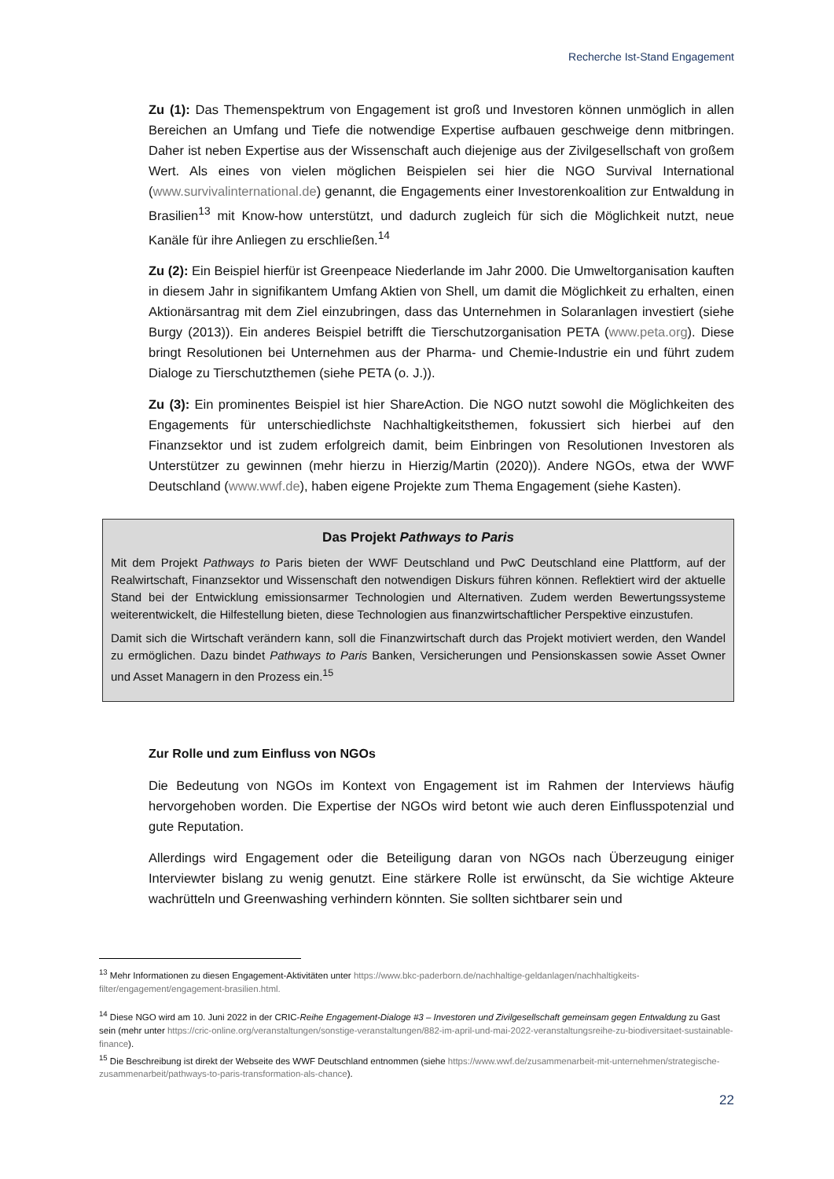Recherche Ist-Stand Engagement
Zu (1): Das Themenspektrum von Engagement ist groß und Investoren können unmöglich in allen Bereichen an Umfang und Tiefe die notwendige Expertise aufbauen geschweige denn mitbringen. Daher ist neben Expertise aus der Wissenschaft auch diejenige aus der Zivilgesellschaft von großem Wert. Als eines von vielen möglichen Beispielen sei hier die NGO Survival International (www.survivalinternational.de) genannt, die Engagements einer Investorenkoalition zur Entwaldung in Brasilien<sup>13</sup> mit Know-how unterstützt, und dadurch zugleich für sich die Möglichkeit nutzt, neue Kanäle für ihre Anliegen zu erschließen.<sup>14</sup>
Zu (2): Ein Beispiel hierfür ist Greenpeace Niederlande im Jahr 2000. Die Umweltorganisation kauften in diesem Jahr in signifikantem Umfang Aktien von Shell, um damit die Möglichkeit zu erhalten, einen Aktionärsantrag mit dem Ziel einzubringen, dass das Unternehmen in Solaranlagen investiert (siehe Burgy (2013)). Ein anderes Beispiel betrifft die Tierschutzorganisation PETA (www.peta.org). Diese bringt Resolutionen bei Unternehmen aus der Pharma- und Chemie-Industrie ein und führt zudem Dialoge zu Tierschutzthemen (siehe PETA (o. J.)).
Zu (3): Ein prominentes Beispiel ist hier ShareAction. Die NGO nutzt sowohl die Möglichkeiten des Engagements für unterschiedlichste Nachhaltigkeitsthemen, fokussiert sich hierbei auf den Finanzsektor und ist zudem erfolgreich damit, beim Einbringen von Resolutionen Investoren als Unterstützer zu gewinnen (mehr hierzu in Hierzig/Martin (2020)). Andere NGOs, etwa der WWF Deutschland (www.wwf.de), haben eigene Projekte zum Thema Engagement (siehe Kasten).
Das Projekt Pathways to Paris
Mit dem Projekt Pathways to Paris bieten der WWF Deutschland und PwC Deutschland eine Plattform, auf der Realwirtschaft, Finanzsektor und Wissenschaft den notwendigen Diskurs führen können. Reflektiert wird der aktuelle Stand bei der Entwicklung emissionsarmer Technologien und Alternativen. Zudem werden Bewertungssysteme weiterentwickelt, die Hilfestellung bieten, diese Technologien aus finanzwirtschaftlicher Perspektive einzustufen.
Damit sich die Wirtschaft verändern kann, soll die Finanzwirtschaft durch das Projekt motiviert werden, den Wandel zu ermöglichen. Dazu bindet Pathways to Paris Banken, Versicherungen und Pensionskassen sowie Asset Owner und Asset Managern in den Prozess ein.<sup>15</sup>
Zur Rolle und zum Einfluss von NGOs
Die Bedeutung von NGOs im Kontext von Engagement ist im Rahmen der Interviews häufig hervorgehoben worden. Die Expertise der NGOs wird betont wie auch deren Einflusspotenzial und gute Reputation.
Allerdings wird Engagement oder die Beteiligung daran von NGOs nach Überzeugung einiger Interviewter bislang zu wenig genutzt. Eine stärkere Rolle ist erwünscht, da Sie wichtige Akteure wachrütteln und Greenwashing verhindern könnten. Sie sollten sichtbarer sein und
<sup>13</sup> Mehr Informationen zu diesen Engagement-Aktivitäten unter https://www.bkc-paderborn.de/nachhaltige-geldanlagen/nachhaltigkeits-filter/engagement/engagement-brasilien.html.
<sup>14</sup> Diese NGO wird am 10. Juni 2022 in der CRIC-Reihe Engagement-Dialoge #3 – Investoren und Zivilgesellschaft gemeinsam gegen Entwaldung zu Gast sein (mehr unter https://cric-online.org/veranstaltungen/sonstige-veranstaltungen/882-im-april-und-mai-2022-veranstaltungsreihe-zu-biodiversitaet-sustainable-finance).
<sup>15</sup> Die Beschreibung ist direkt der Webseite des WWF Deutschland entnommen (siehe https://www.wwf.de/zusammenarbeit-mit-unternehmen/strategische-zusammenarbeit/pathways-to-paris-transformation-als-chance).
22